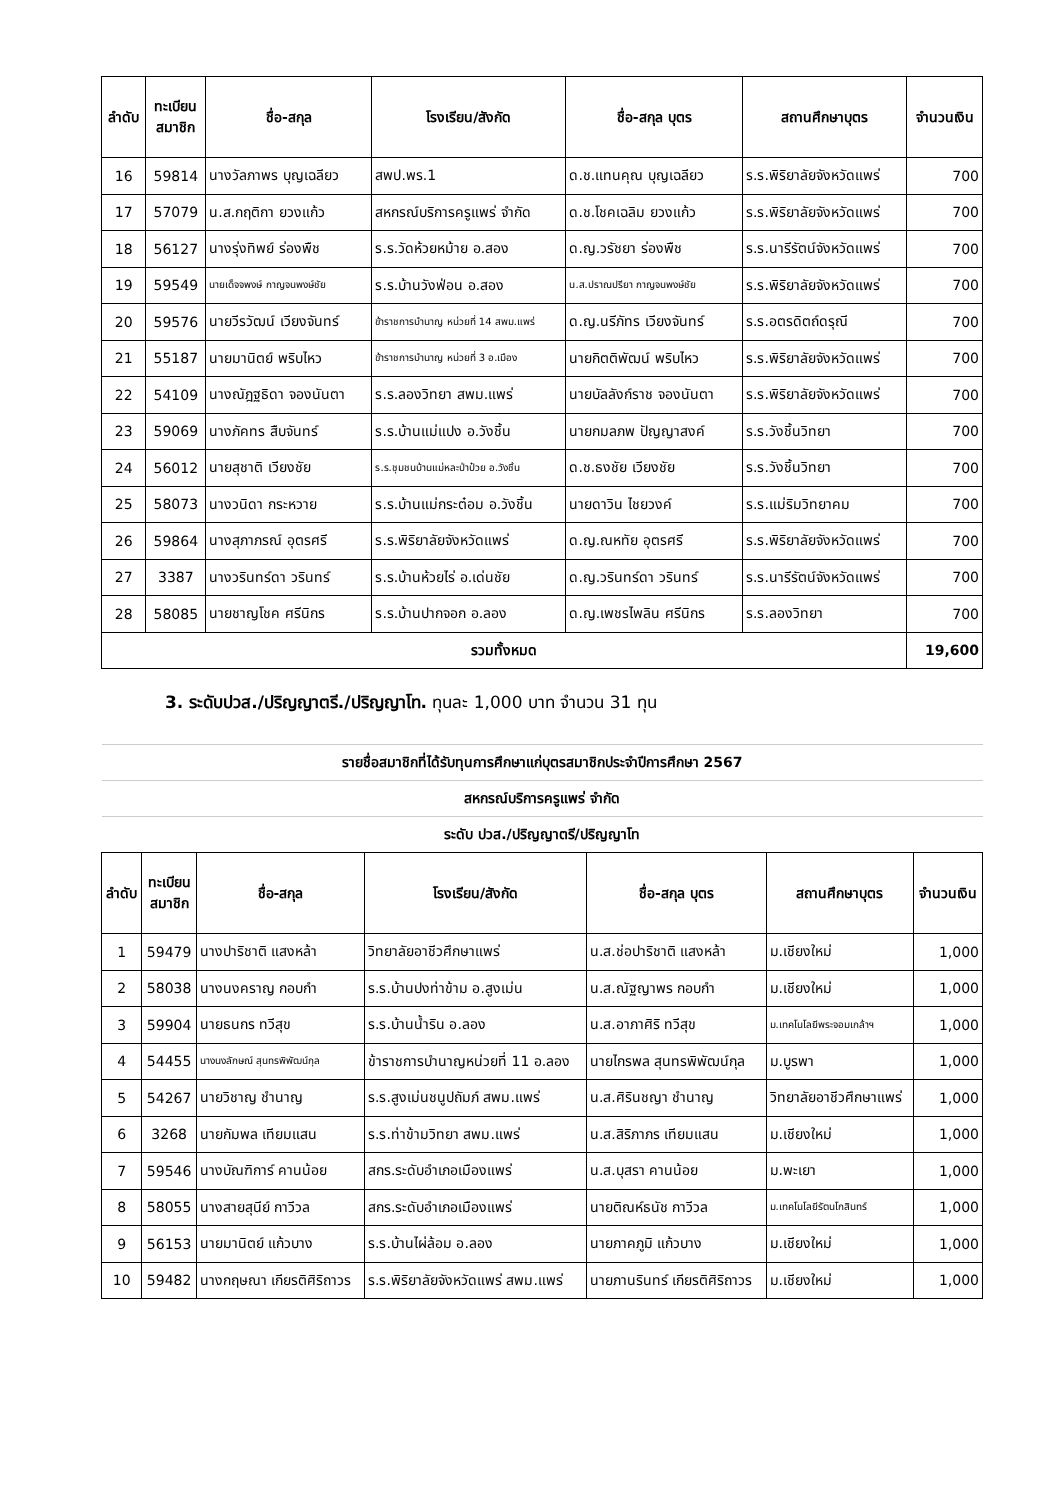| ลำดับ | ทะเบียน สมาชิก | ชื่อ-สกุล | โรงเรียน/สังกัด | ชื่อ-สกุล บุตร | สถานศึกษาบุตร | จำนวนเงิน |
| --- | --- | --- | --- | --- | --- | --- |
| 16 | 59814 | นางวัลภาพร บุญเฉลียว | สพป.พร.1 | ด.ช.แทนคุณ บุญเฉลียว | ร.ร.พิริยาลัยจังหวัดแพร่ | 700 |
| 17 | 57079 | น.ส.กฤติกา ยวงแก้ว | สหกรณ์บริการครูแพร่ จำกัด | ด.ช.โชคเฉลิม ยวงแก้ว | ร.ร.พิริยาลัยจังหวัดแพร่ | 700 |
| 18 | 56127 | นางรุ่งทิพย์ ร่องพืช | ร.ร.วัดห้วยหม้าย อ.สอง | ด.ญ.วรัชยา ร่องพืช | ร.ร.นารีรัตน์จังหวัดแพร่ | 700 |
| 19 | 59549 | นายเด็จจพงษ์ กาญจนพงษ์ชัย | ร.ร.บ้านวังฟ่อน อ.สอง | น.ส.ปราณปรียา กาญจนพงษ์ชัย | ร.ร.พิริยาลัยจังหวัดแพร่ | 700 |
| 20 | 59576 | นายวีรวัฒน์ เวียงจันทร์ | ข้าราชการบำนาญ หน่วยที่ 14 สพม.แพร่ | ด.ญ.นรีภัทร เวียงจันทร์ | ร.ร.อตรดิตถ์ดรุณี | 700 |
| 21 | 55187 | นายมานิตย์ พริบไหว | ข้าราชการบำนาญ หน่วยที่ 3 อ.เมือง | นายกิตติพัฒน์ พริบไหว | ร.ร.พิริยาลัยจังหวัดแพร่ | 700 |
| 22 | 54109 | นางณัฎฐธิดา จองนันตา | ร.ร.ลองวิทยา สพม.แพร่ | นายบัลลังก์ราช จองนันตา | ร.ร.พิริยาลัยจังหวัดแพร่ | 700 |
| 23 | 59069 | นางภัคทร สืบจันทร์ | ร.ร.บ้านแม่แปง อ.วังชิ้น | นายกมลภพ ปัญญาสงค์ | ร.ร.วังชิ้นวิทยา | 700 |
| 24 | 56012 | นายสุชาติ เวียงชัย | ร.ร.ชุมชนบ้านแม่หละป่าป๋วย อ.วังชิ้น | ด.ช.ธงชัย เวียงชัย | ร.ร.วังชิ้นวิทยา | 700 |
| 25 | 58073 | นางวนิดา กระหวาย | ร.ร.บ้านแม่กระต๋อม อ.วังชิ้น | นายดาวิน ไชยวงค์ | ร.ร.แม่ริมวิทยาคม | 700 |
| 26 | 59864 | นางสุภาภรณ์ อุตรศรี | ร.ร.พิริยาลัยจังหวัดแพร่ | ด.ญ.ณหทัย อุตรศรี | ร.ร.พิริยาลัยจังหวัดแพร่ | 700 |
| 27 | 3387 | นางวรินทร์ดา วรินทร์ | ร.ร.บ้านห้วยไร่ อ.เด่นชัย | ด.ญ.วรินทร์ดา วรินทร์ | ร.ร.นารีรัตน์จังหวัดแพร่ | 700 |
| 28 | 58085 | นายชาญโชค ศรีนิกร | ร.ร.บ้านปากจอก อ.ลอง | ด.ญ.เพชรไพลิน ศรีนิกร | ร.ร.ลองวิทยา | 700 |
| รวมทั้งหมด | | | | | | 19,600 |
3. ระดับปวส./ปริญญาตรี./ปริญญาโท. ทุนละ 1,000 บาท จำนวน 31 ทุน
| รายชื่อสมาชิกที่ได้รับทุนการศึกษาแก่บุตรสมาชิกประจำปีการศึกษา 2567 | | | | | | |
| สหกรณ์บริการครูแพร่ จำกัด | | | | | | |
| ระดับ ปวส./ปริญญาตรี/ปริญญาโท | | | | | | |
| ลำดับ | ทะเบียน สมาชิก | ชื่อ-สกุล | โรงเรียน/สังกัด | ชื่อ-สกุล บุตร | สถานศึกษาบุตร | จำนวนเงิน |
| 1 | 59479 | นางปาริชาติ แสงหล้า | วิทยาลัยอาชีวศึกษาแพร่ | น.ส.ช่อปาริชาติ แสงหล้า | ม.เชียงใหม่ | 1,000 |
| 2 | 58038 | นางนงคราญ กอบกำ | ร.ร.บ้านปงท่าข้าม อ.สูงเม่น | น.ส.ณัฐญาพร กอบกำ | ม.เชียงใหม่ | 1,000 |
| 3 | 59904 | นายธนกร ทวีสุข | ร.ร.บ้านน้ำริน อ.ลอง | น.ส.อาภาศิริ ทวีสุข | ม.เทคโนโลยีพระจอมเกล้าฯ | 1,000 |
| 4 | 54455 | นางนงลักษณ์ สุนทรพิพัฒน์กุล | ข้าราชการบำนาญหน่วยที่ 11 อ.ลอง | นายไกรพล สุนทรพิพัฒน์กุล | ม.บูรพา | 1,000 |
| 5 | 54267 | นายวิชาญ ชำนาญ | ร.ร.สูงเม่นชนูปถัมภ์ สพม.แพร่ | น.ส.ศิรินชญา ชำนาญ | วิทยาลัยอาชีวศึกษาแพร่ | 1,000 |
| 6 | 3268 | นายกัมพล เทียมแสน | ร.ร.ท่าข้ามวิทยา สพม.แพร่ | น.ส.สิริภาภร เทียมแสน | ม.เชียงใหม่ | 1,000 |
| 7 | 59546 | นางบัณฑิการ์ คานน้อย | สกร.ระดับอำเภอเมืองแพร่ | น.ส.บุสรา คานน้อย | ม.พะเยา | 1,000 |
| 8 | 58055 | นางสายสุนีย์ กาวีวล | สกร.ระดับอำเภอเมืองแพร่ | นายติณห์ธนัช กาวีวล | ม.เทคโนโลยีรัตนโกสินทร์ | 1,000 |
| 9 | 56153 | นายมานิตย์ แก้วบาง | ร.ร.บ้านไผ่ล้อม อ.ลอง | นายภาคภูมิ แก้วบาง | ม.เชียงใหม่ | 1,000 |
| 10 | 59482 | นางกฤษณา เกียรติศิริถาวร | ร.ร.พิริยาลัยจังหวัดแพร่ สพม.แพร่ | นายภานรินทร์ เกียรติศิริถาวร | ม.เชียงใหม่ | 1,000 |